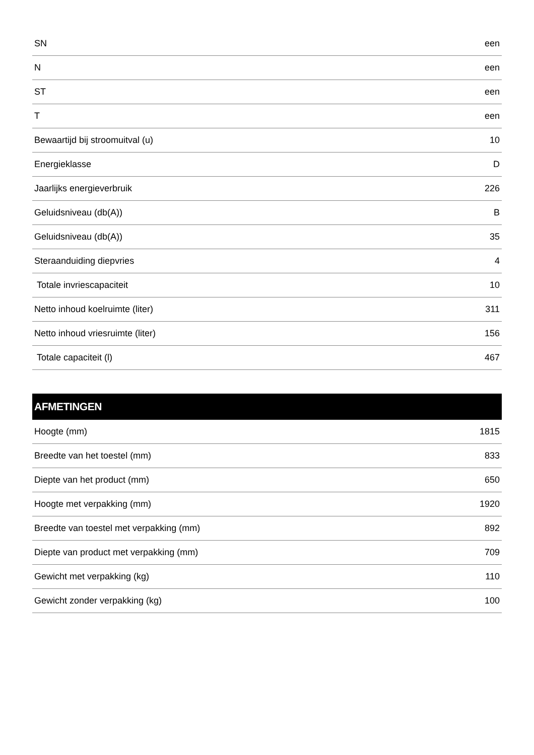| SN | een |
| N | een |
| ST | een |
| T | een |
| Bewaartijd bij stroomuitval (u) | 10 |
| Energieklasse | D |
| Jaarlijks energieverbruik | 226 |
| Geluidsniveau (db(A)) | B |
| Geluidsniveau (db(A)) | 35 |
| Steraanduiding diepvries | 4 |
| Totale invriescapaciteit | 10 |
| Netto inhoud koelruimte (liter) | 311 |
| Netto inhoud vriesruimte (liter) | 156 |
| Totale capaciteit (l) | 467 |
| AFMETINGEN | |
| --- | --- |
| Hoogte (mm) | 1815 |
| Breedte van het toestel (mm) | 833 |
| Diepte van het product (mm) | 650 |
| Hoogte met verpakking (mm) | 1920 |
| Breedte van toestel met verpakking (mm) | 892 |
| Diepte van product met verpakking (mm) | 709 |
| Gewicht met verpakking (kg) | 110 |
| Gewicht zonder verpakking (kg) | 100 |